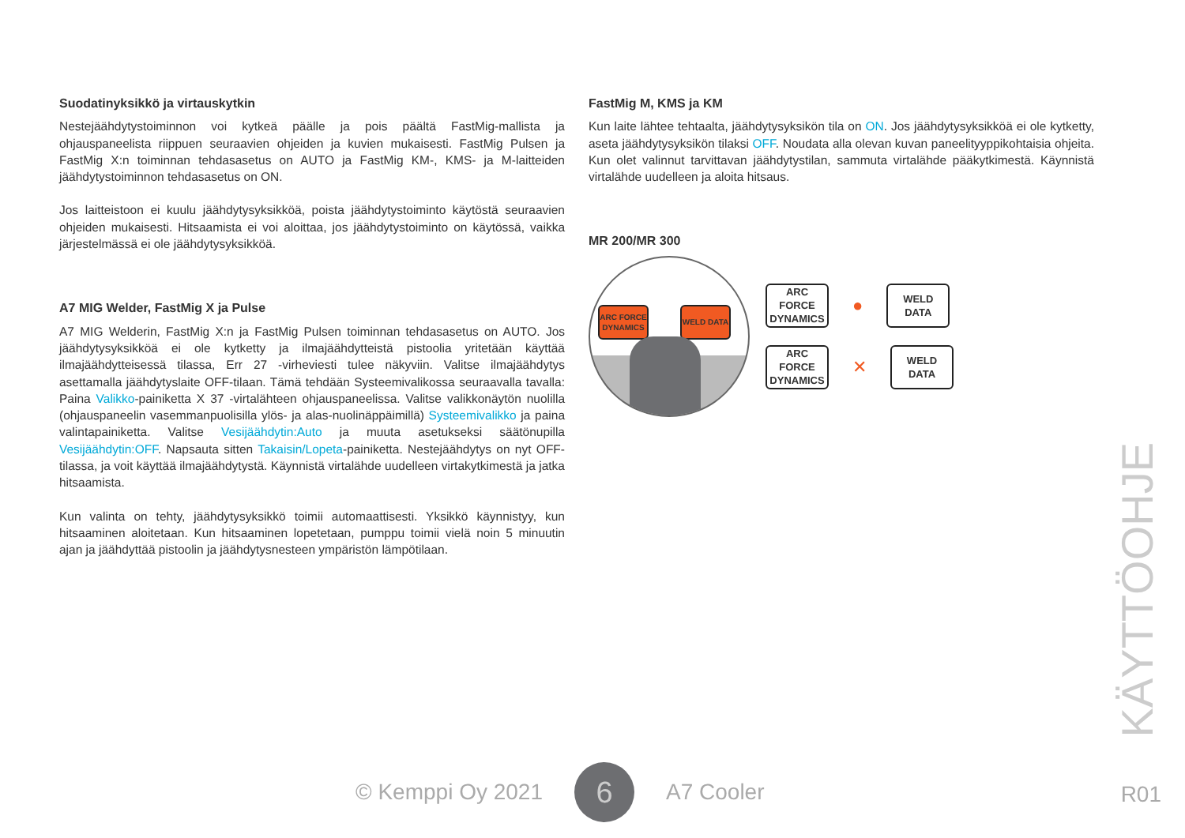Suodatinyksikkö ja virtauskytkin
Nestejäähdytystoiminnon voi kytkeä päälle ja pois päältä FastMig-mallista ja ohjauspaneelista riippuen seuraavien ohjeiden ja kuvien mukaisesti. FastMig Pulsen ja FastMig X:n toiminnan tehdasasetus on AUTO ja FastMig KM-, KMS- ja M-laitteiden jäähdytystoiminnon tehdasasetus on ON.
Jos laitteistoon ei kuulu jäähdytysyksikköä, poista jäähdytystoiminto käytöstä seuraavien ohjeiden mukaisesti. Hitsaamista ei voi aloittaa, jos jäähdytystoiminto on käytössä, vaikka järjestelmässä ei ole jäähdytysyksikköä.
A7 MIG Welder, FastMig X ja Pulse
A7 MIG Welderin, FastMig X:n ja FastMig Pulsen toiminnan tehdasasetus on AUTO. Jos jäähdytysyksikköä ei ole kytketty ja ilmajäähdytteistä pistoolia yritetään käyttää ilmajäähdytteisessä tilassa, Err 27 -virheviesti tulee näkyviin. Valitse ilmajäähdytys asettamalla jäähdytyslaite OFF-tilaan. Tämä tehdään Systeemivalikossa seuraavalla tavalla: Paina Valikko-painiketta X 37 -virtalähteen ohjauspaneelissa. Valitse valikkonäytön nuolilla (ohjauspaneelin vasemmanpuolisilla ylös- ja alas-nuolinäppäimillä) Systeemivalikko ja paina valintapainiketta. Valitse Vesijäähdytin:Auto ja muuta asetukseksi säätönupilla Vesijäähdytin:OFF. Napsauta sitten Takaisin/Lopeta-painiketta. Nestejäähdytys on nyt OFF-tilassa, ja voit käyttää ilmajäähdytystä. Käynnistä virtalähde uudelleen virtakytkimestä ja jatka hitsaamista.
Kun valinta on tehty, jäähdytysyksikkö toimii automaattisesti. Yksikkö käynnistyy, kun hitsaaminen aloitetaan. Kun hitsaaminen lopetetaan, pumppu toimii vielä noin 5 minuutin ajan ja jäähdyttää pistoolin ja jäähdytysnesteen ympäristön lämpötilaan.
FastMig M, KMS ja KM
Kun laite lähtee tehtaalta, jäähdytysyksikön tila on ON. Jos jäähdytysyksikköä ei ole kytketty, aseta jäähdytysyksikön tilaksi OFF. Noudata alla olevan kuvan paneelityyppikohtaisia ohjeita. Kun olet valinnut tarvittavan jäähdytystilan, sammuta virtalähde pääkytkimestä. Käynnistä virtalähde uudelleen ja aloita hitsaus.
MR 200/MR 300
ARC FORCE DYNAMICS
WELD DATA
ARC FORCE DYNAMICS
●
WELD DATA
ARC FORCE DYNAMICS
✕
WELD DATA
© Kemppi Oy 2021 6 A7 Cooler
KÄYTTÖOHJE
R01